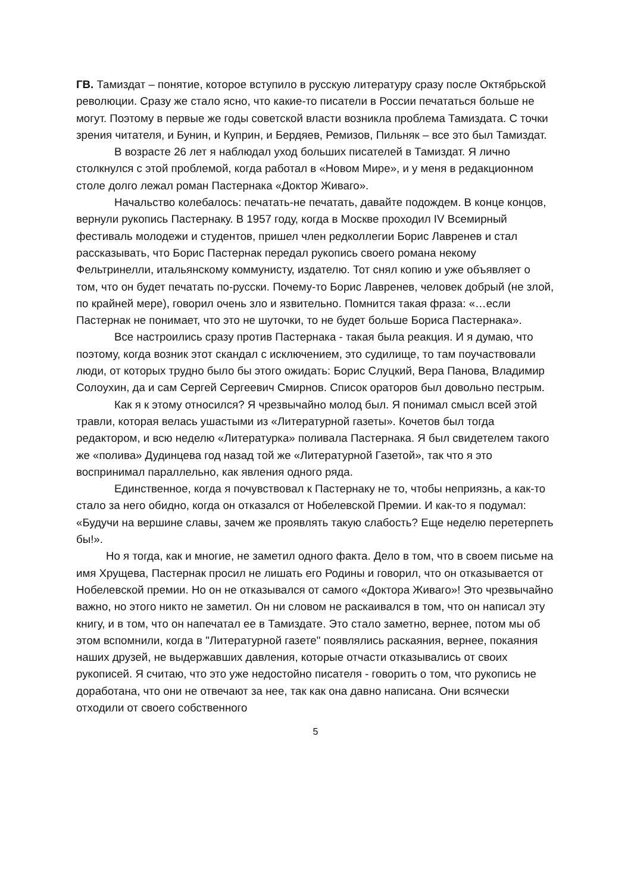ГВ. Тамиздат – понятие, которое вступило в русскую литературу сразу после Октябрьской революции. Сразу же стало ясно, что какие-то писатели в России печататься больше не могут. Поэтому в первые же годы советской власти возникла проблема Тамиздата. С точки зрения читателя, и Бунин, и Куприн, и Бердяев, Ремизов, Пильняк – все это был Тамиздат.
В возрасте 26 лет я наблюдал уход больших писателей в Тамиздат. Я лично столкнулся с этой проблемой, когда работал в «Новом Мире», и у меня в редакционном столе долго лежал роман Пастернака «Доктор Живаго».
Начальство колебалось: печатать-не печатать, давайте подождем. В конце концов, вернули рукопись Пастернаку. В 1957 году, когда в Москве проходил IV Всемирный фестиваль молодежи и студентов, пришел член редколлегии Борис Лавренев и стал рассказывать, что Борис Пастернак передал рукопись своего романа некому Фельтринелли, итальянскому коммунисту, издателю. Тот снял копию и уже объявляет о том, что он будет печатать по-русски. Почему-то Борис Лавренев, человек добрый (не злой, по крайней мере), говорил очень зло и язвительно. Помнится такая фраза: «…если Пастернак не понимает, что это не шуточки, то не будет больше Бориса Пастернака».
Все настроились сразу против Пастернака - такая была реакция. И я думаю, что поэтому, когда возник этот скандал с исключением, это судилище, то там поучаствовали люди, от которых трудно было бы этого ожидать: Борис Слуцкий, Вера Панова, Владимир Солоухин, да и сам Сергей Сергеевич Смирнов. Список ораторов был довольно пестрым.
Как я к этому относился? Я чрезвычайно молод был. Я понимал смысл всей этой травли, которая велась ушастыми из «Литературной газеты». Кочетов был тогда редактором, и всю неделю «Литературка» поливала Пастернака. Я был свидетелем такого же «полива» Дудинцева год назад той же «Литературной Газетой», так что я это воспринимал параллельно, как явления одного ряда.
Единственное, когда я почувствовал к Пастернаку не то, чтобы неприязнь, а как-то стало за него обидно, когда он отказался от Нобелевской Премии. И как-то я подумал: «Будучи на вершине славы, зачем же проявлять такую слабость? Еще неделю перетерпеть бы!».
Но я тогда, как и многие, не заметил одного факта. Дело в том, что в своем письме на имя Хрущева, Пастернак просил не лишать его Родины и говорил, что он отказывается от Нобелевской премии. Но он не отказывался от самого «Доктора Живаго»! Это чрезвычайно важно, но этого никто не заметил. Он ни словом не раскаивался в том, что он написал эту книгу, и в том, что он напечатал ее в Тамиздате. Это стало заметно, вернее, потом мы об этом вспомнили, когда в "Литературной газете" появлялись раскаяния, вернее, покаяния наших друзей, не выдержавших давления, которые отчасти отказывались от своих рукописей. Я считаю, что это уже недостойно писателя - говорить о том, что рукопись не доработана, что они не отвечают за нее, так как она давно написана. Они всячески отходили от своего собственного
5